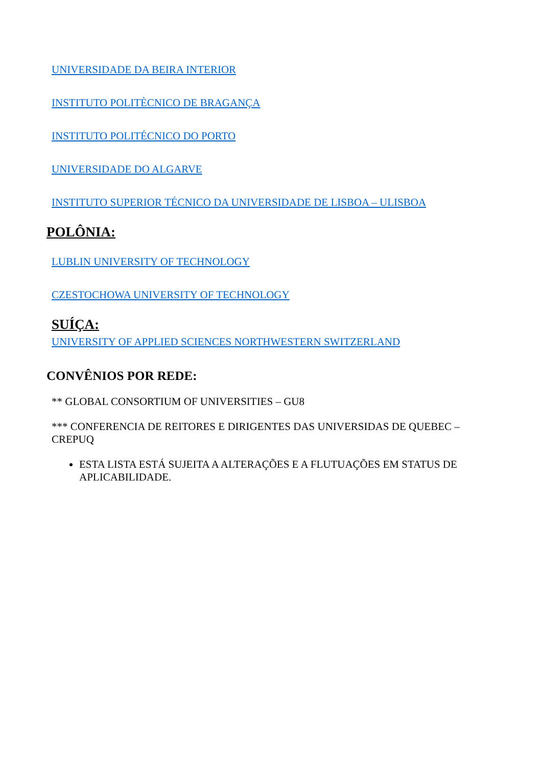UNIVERSIDADE DA BEIRA INTERIOR
INSTITUTO POLITÈCNICO DE BRAGANÇA
INSTITUTO POLITÉCNICO DO PORTO
UNIVERSIDADE DO ALGARVE
INSTITUTO SUPERIOR TÉCNICO DA UNIVERSIDADE DE LISBOA – ULISBOA
POLÔNIA:
LUBLIN UNIVERSITY OF TECHNOLOGY
CZESTOCHOWA UNIVERSITY OF TECHNOLOGY
SUÍÇA:
UNIVERSITY OF APPLIED SCIENCES NORTHWESTERN SWITZERLAND
CONVÊNIOS POR REDE:
** GLOBAL CONSORTIUM OF UNIVERSITIES – GU8
*** CONFERENCIA DE REITORES E DIRIGENTES DAS UNIVERSIDAS DE QUEBEC – CREPUQ
ESTA LISTA ESTÁ SUJEITA A ALTERAÇÕES E A FLUTUAÇÕES EM STATUS DE APLICABILIDADE.